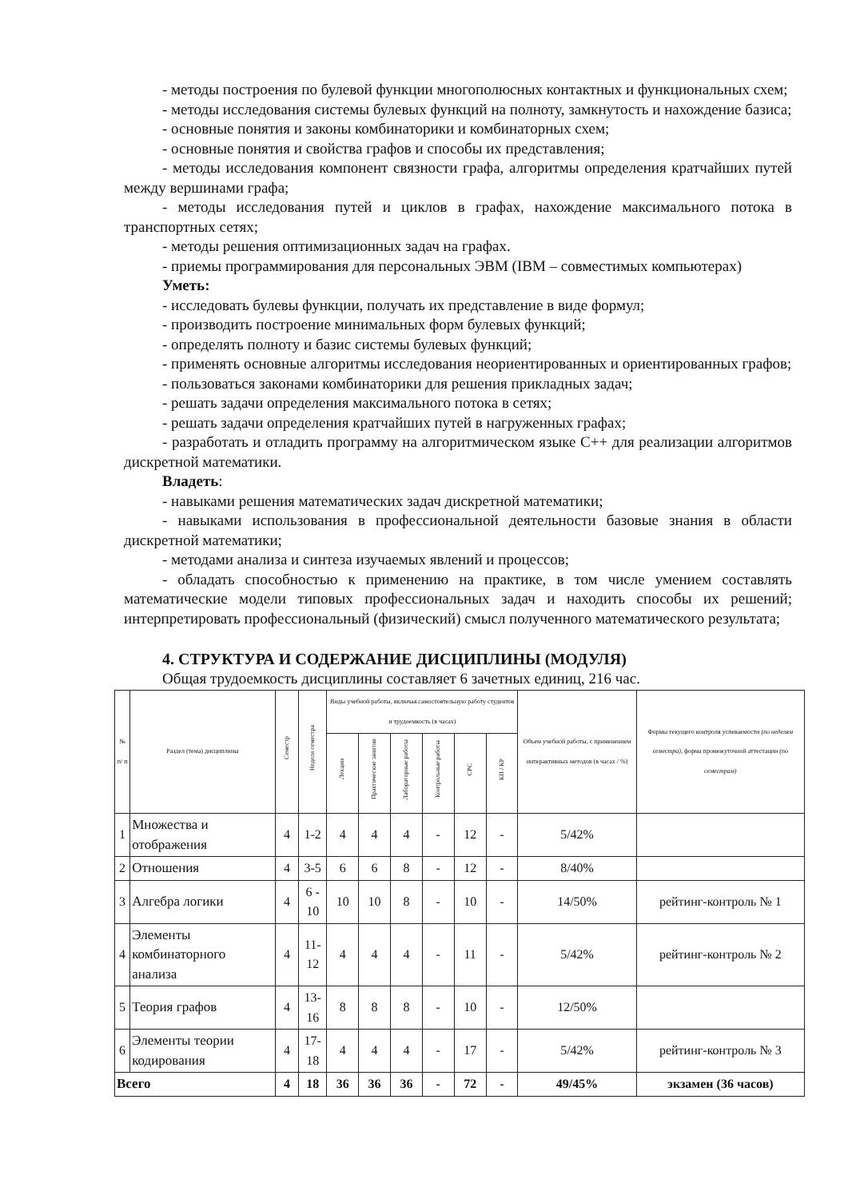- методы построения по булевой функции многополюсных контактных и функциональных схем;
- методы исследования системы булевых функций на полноту, замкнутость и нахождение базиса;
- основные понятия и законы комбинаторики и комбинаторных схем;
- основные понятия и свойства графов и способы их представления;
- методы исследования компонент связности графа, алгоритмы определения кратчайших путей между вершинами графа;
- методы исследования путей и циклов в графах, нахождение максимального потока в транспортных сетях;
- методы решения оптимизационных задач на графах.
- приемы программирования для персональных ЭВМ (IBM – совместимых компьютерах)
Уметь:
- исследовать булевы функции, получать их представление в виде формул;
- производить построение минимальных форм булевых функций;
- определять полноту и базис системы булевых функций;
- применять основные алгоритмы исследования неориентированных и ориентированных графов;
- пользоваться законами комбинаторики для решения прикладных задач;
- решать задачи определения максимального потока в сетях;
- решать задачи определения кратчайших путей в нагруженных графах;
- разработать и отладить программу на алгоритмическом языке С++ для реализации алгоритмов дискретной математики.
Владеть:
- навыками решения математических задач дискретной математики;
- навыками использования в профессиональной деятельности базовые знания в области дискретной математики;
- методами анализа и синтеза изучаемых явлений и процессов;
- обладать способностью к применению на практике, в том числе умением составлять математические модели типовых профессиональных задач и находить способы их решений; интерпретировать профессиональный (физический) смысл полученного математического результата;
4. СТРУКТУРА И СОДЕРЖАНИЕ ДИСЦИПЛИНЫ (МОДУЛЯ)
Общая трудоемкость дисциплины составляет 6 зачетных единиц, 216 час.
| № п/ п | Раздел (тема) дисциплины | Семестр | Неделя семестра | Виды учебной работы, включая самостоятельную работу студентов и трудоемкость (в часах) | | | | | | Объем учебной работы, с применением интерактивных методов (в часах / %) | Формы текущего контроля успеваемости (по неделям семестра) , форма промежуточной аттестации (по семестрам) |
| --- | --- | --- | --- | --- | --- | --- | --- | --- | --- | --- | --- |
| | | | | Лекции | Практические занятия | Лабораторные работы | Контрольные работы | СРС | КП / КР | | |
| 1 | Множества и отображения | 4 | 1-2 | 4 | 4 | 4 | - | 12 | - | 5/42% | |
| 2 | Отношения | 4 | 3-5 | 6 | 6 | 8 | - | 12 | - | 8/40% | |
| 3 | Алгебра логики | 4 | 6 - 10 | 10 | 10 | 8 | - | 10 | - | 14/50% | рейтинг-контроль № 1 |
| 4 | Элементы комбинаторного анализа | 4 | 11-12 | 4 | 4 | 4 | - | 11 | - | 5/42% | рейтинг-контроль № 2 |
| 5 | Теория графов | 4 | 13-16 | 8 | 8 | 8 | - | 10 | - | 12/50% | |
| 6 | Элементы теории кодирования | 4 | 17-18 | 4 | 4 | 4 | - | 17 | - | 5/42% | рейтинг-контроль № 3 |
| Всего | | 4 | 18 | 36 | 36 | 36 | - | 72 | - | 49/45% | экзамен (36 часов) |